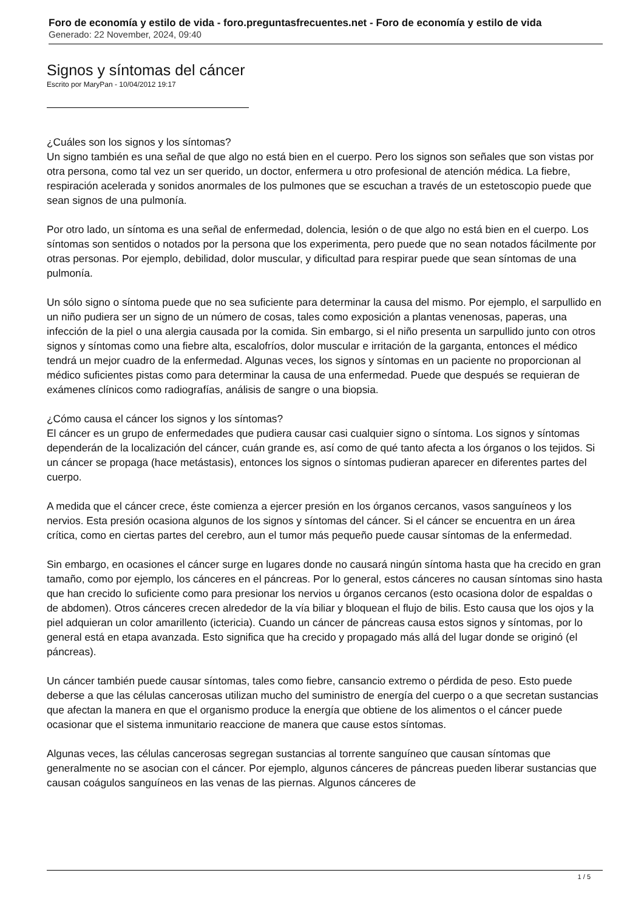Foro de economía y estilo de vida - foro.preguntasfrecuentes.net - Foro de economía y estilo de vida
Generado: 22 November, 2024, 09:40
Signos y síntomas del cáncer
Escrito por MaryPan - 10/04/2012 19:17
¿Cuáles son los signos y los síntomas?
Un signo también es una señal de que algo no está bien en el cuerpo. Pero los signos son señales que son vistas por otra persona, como tal vez un ser querido, un doctor, enfermera u otro profesional de atención médica. La fiebre, respiración acelerada y sonidos anormales de los pulmones que se escuchan a través de un estetoscopio puede que sean signos de una pulmonía.
Por otro lado, un síntoma es una señal de enfermedad, dolencia, lesión o de que algo no está bien en el cuerpo. Los síntomas son sentidos o notados por la persona que los experimenta, pero puede que no sean notados fácilmente por otras personas. Por ejemplo, debilidad, dolor muscular, y dificultad para respirar puede que sean síntomas de una pulmonía.
Un sólo signo o síntoma puede que no sea suficiente para determinar la causa del mismo. Por ejemplo, el sarpullido en un niño pudiera ser un signo de un número de cosas, tales como exposición a plantas venenosas, paperas, una infección de la piel o una alergia causada por la comida. Sin embargo, si el niño presenta un sarpullido junto con otros signos y síntomas como una fiebre alta, escalofríos, dolor muscular e irritación de la garganta, entonces el médico tendrá un mejor cuadro de la enfermedad. Algunas veces, los signos y síntomas en un paciente no proporcionan al médico suficientes pistas como para determinar la causa de una enfermedad. Puede que después se requieran de exámenes clínicos como radiografías, análisis de sangre o una biopsia.
¿Cómo causa el cáncer los signos y los síntomas?
El cáncer es un grupo de enfermedades que pudiera causar casi cualquier signo o síntoma. Los signos y síntomas dependerán de la localización del cáncer, cuán grande es, así como de qué tanto afecta a los órganos o los tejidos. Si un cáncer se propaga (hace metástasis), entonces los signos o síntomas pudieran aparecer en diferentes partes del cuerpo.
A medida que el cáncer crece, éste comienza a ejercer presión en los órganos cercanos, vasos sanguíneos y los nervios. Esta presión ocasiona algunos de los signos y síntomas del cáncer. Si el cáncer se encuentra en un área crítica, como en ciertas partes del cerebro, aun el tumor más pequeño puede causar síntomas de la enfermedad.
Sin embargo, en ocasiones el cáncer surge en lugares donde no causará ningún síntoma hasta que ha crecido en gran tamaño, como por ejemplo, los cánceres en el páncreas. Por lo general, estos cánceres no causan síntomas sino hasta que han crecido lo suficiente como para presionar los nervios u órganos cercanos (esto ocasiona dolor de espaldas o de abdomen). Otros cánceres crecen alrededor de la vía biliar y bloquean el flujo de bilis. Esto causa que los ojos y la piel adquieran un color amarillento (ictericia). Cuando un cáncer de páncreas causa estos signos y síntomas, por lo general está en etapa avanzada. Esto significa que ha crecido y propagado más allá del lugar donde se originó (el páncreas).
Un cáncer también puede causar síntomas, tales como fiebre, cansancio extremo o pérdida de peso. Esto puede deberse a que las células cancerosas utilizan mucho del suministro de energía del cuerpo o a que secretan sustancias que afectan la manera en que el organismo produce la energía que obtiene de los alimentos o el cáncer puede ocasionar que el sistema inmunitario reaccione de manera que cause estos síntomas.
Algunas veces, las células cancerosas segregan sustancias al torrente sanguíneo que causan síntomas que generalmente no se asocian con el cáncer. Por ejemplo, algunos cánceres de páncreas pueden liberar sustancias que causan coágulos sanguíneos en las venas de las piernas. Algunos cánceres de
1 / 5